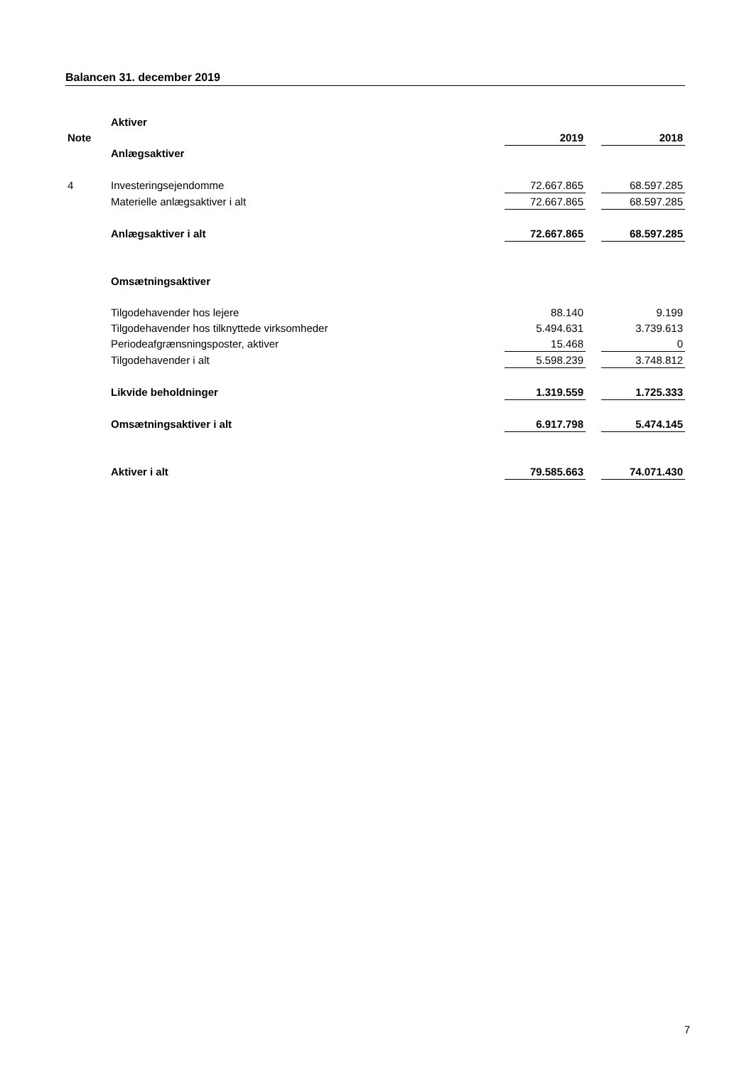Balancen 31. december 2019
| | Aktiver | | | |
| Note | | 2019 | | 2018 |
| | Anlægsaktiver | | | |
| 4 | Investeringsejendomme | 72.667.865 | | 68.597.285 |
| | Materielle anlægsaktiver i alt | 72.667.865 | | 68.597.285 |
| | Anlægsaktiver i alt | 72.667.865 | | 68.597.285 |
| | Omsætningsaktiver | | | |
| | Tilgodehavender hos lejere | 88.140 | | 9.199 |
| | Tilgodehavender hos tilknyttede virksomheder | 5.494.631 | | 3.739.613 |
| | Periodeafgrænsningsposter, aktiver | 15.468 | | 0 |
| | Tilgodehavender i alt | 5.598.239 | | 3.748.812 |
| | Likvide beholdninger | 1.319.559 | | 1.725.333 |
| | Omsætningsaktiver i alt | 6.917.798 | | 5.474.145 |
| | Aktiver i alt | 79.585.663 | | 74.071.430 |
7